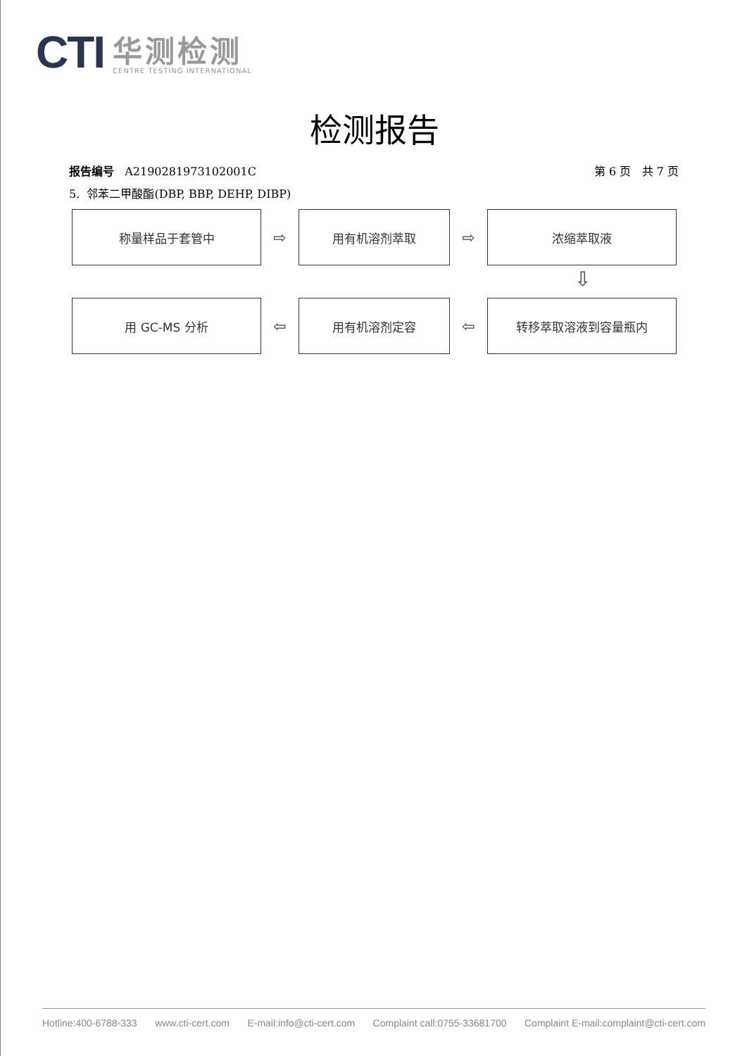CTI
华测检测
CENTRE TESTING INTERNATIONAL
检测报告
报告编号 A2190281973102001C 第 6 页 共 7 页
5. 邻苯二甲酸酯(DBP, BBP, DEHP, DIBP)
称量样品于套管中
⇨
用有机溶剂萃取
⇨
浓缩萃取液
⇩
用 GC-MS 分析
⇦
用有机溶剂定容
⇦
转移萃取溶液到容量瓶内
Hotline:400-6788-333 www.cti-cert.com E-mail:info@cti-cert.com Complaint call:0755-33681700 Complaint E-mail:complaint@cti-cert.com